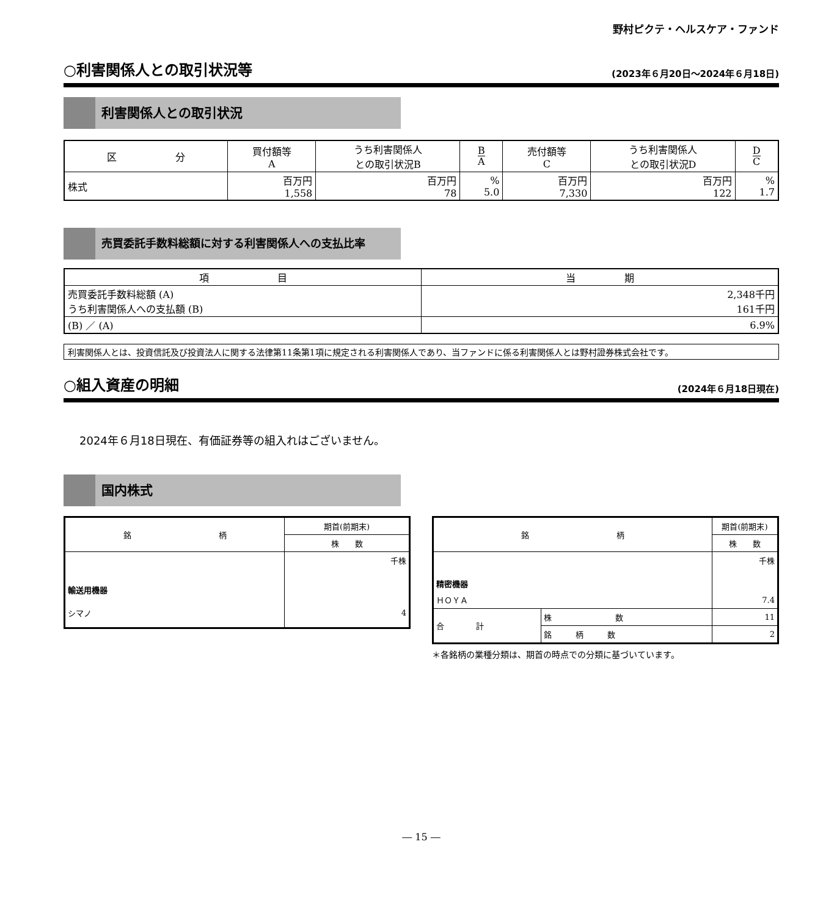野村ピクテ・ヘルスケア・ファンド
○利害関係人との取引状況等 (2023年６月20日～2024年６月18日)
利害関係人との取引状況
| 区 分 | 買付額等 A | うち利害関係人 との取引状況B | B A | 売付額等 C | うち利害関係人 との取引状況D | D C |
| --- | --- | --- | --- | --- | --- | --- |
| 株式 | 百万円 1,558 | 百万円 78 | % 5.0 | 百万円 7,330 | 百万円 122 | % 1.7 |
売買委託手数料総額に対する利害関係人への支払比率
| 項 目 | 当 期 |
| --- | --- |
| 売買委託手数料総額 (A) うち利害関係人への支払額 (B) | 2,348千円 161千円 |
| (B) ／ (A) | 6.9% |
利害関係人とは、投資信託及び投資法人に関する法律第11条第1項に規定される利害関係人であり、当ファンドに係る利害関係人とは野村證券株式会社です。
○組入資産の明細 (2024年６月18日現在)
2024年６月18日現在、有価証券等の組入れはございません。
国内株式
| 銘 柄 | 期首(前期末) |
| --- | --- |
| | 株 数 |
| | 千株 |
| 輸送用機器 | |
| シマノ | 4 |
| 銘 柄 | | 期首(前期末) |
| --- | --- | --- |
| | | 株 数 |
| | | 千株 |
| 精密機器 | | |
| ＨＯＹＡ | | 7.4 |
| 合 計 | 株 数 | 11 |
| | 銘 柄 数 | 2 |
＊各銘柄の業種分類は、期首の時点での分類に基づいています。
― 15 ―